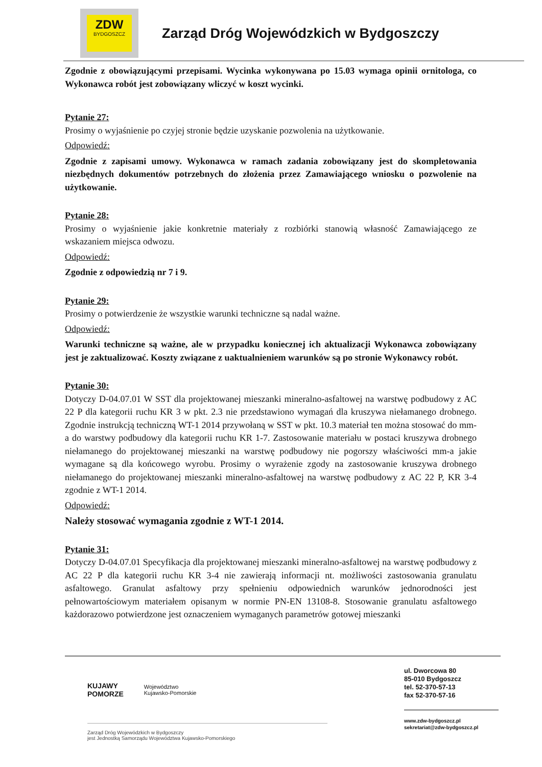ZDW
BYDGOSZCZ
Zarząd Dróg Wojewódzkich w Bydgoszczy
Zgodnie z obowiązującymi przepisami. Wycinka wykonywana po 15.03 wymaga opinii ornitologa, co Wykonawca robót jest zobowiązany wliczyć w koszt wycinki.
Pytanie 27:
Prosimy o wyjaśnienie po czyjej stronie będzie uzyskanie pozwolenia na użytkowanie.
Odpowiedź:
Zgodnie z zapisami umowy. Wykonawca w ramach zadania zobowiązany jest do skompletowania niezbędnych dokumentów potrzebnych do złożenia przez Zamawiającego wniosku o pozwolenie na użytkowanie.
Pytanie 28:
Prosimy o wyjaśnienie jakie konkretnie materiały z rozbiórki stanowią własność Zamawiającego ze wskazaniem miejsca odwozu.
Odpowiedź:
Zgodnie z odpowiedzią nr 7 i 9.
Pytanie 29:
Prosimy o potwierdzenie że wszystkie warunki techniczne są nadal ważne.
Odpowiedź:
Warunki techniczne są ważne, ale w przypadku koniecznej ich aktualizacji Wykonawca zobowiązany jest je zaktualizować. Koszty związane z uaktualnieniem warunków są po stronie Wykonawcy robót.
Pytanie 30:
Dotyczy D-04.07.01 W SST dla projektowanej mieszanki mineralno-asfaltowej na warstwę podbudowy z AC 22 P dla kategorii ruchu KR 3 w pkt. 2.3 nie przedstawiono wymagań dla kruszywa niełamanego drobnego. Zgodnie instrukcją techniczną WT-1 2014 przywołaną w SST w pkt. 10.3 materiał ten można stosować do mm-a do warstwy podbudowy dla kategorii ruchu KR 1-7. Zastosowanie materiału w postaci kruszywa drobnego niełamanego do projektowanej mieszanki na warstwę podbudowy nie pogorszy właściwości mm-a jakie wymagane są dla końcowego wyrobu. Prosimy o wyrażenie zgody na zastosowanie kruszywa drobnego niełamanego do projektowanej mieszanki mineralno-asfaltowej na warstwę podbudowy z AC 22 P, KR 3-4 zgodnie z WT-1 2014.
Odpowiedź:
Należy stosować wymagania zgodnie z WT-1 2014.
Pytanie 31:
Dotyczy D-04.07.01 Specyfikacja dla projektowanej mieszanki mineralno-asfaltowej na warstwę podbudowy z AC 22 P dla kategorii ruchu KR 3-4 nie zawierają informacji nt. możliwości zastosowania granulatu asfaltowego. Granulat asfaltowy przy spełnieniu odpowiednich warunków jednorodności jest pełnowartościowym materiałem opisanym w normie PN-EN 13108-8. Stosowanie granulatu asfaltowego każdorazowo potwierdzone jest oznaczeniem wymaganych parametrów gotowej mieszanki
KUJAWY
POMORZE Województwo
Kujawsko-Pomorskie
Zarząd Dróg Wojewódzkich w Bydgoszczy
jest Jednostką Samorządu Województwa Kujawsko-Pomorskiego
ul. Dworcowa 80
85-010 Bydgoszcz
tel. 52-370-57-13
fax 52-370-57-16
www.zdw-bydgoszcz.pl
sekretariat@zdw-bydgoszcz.pl